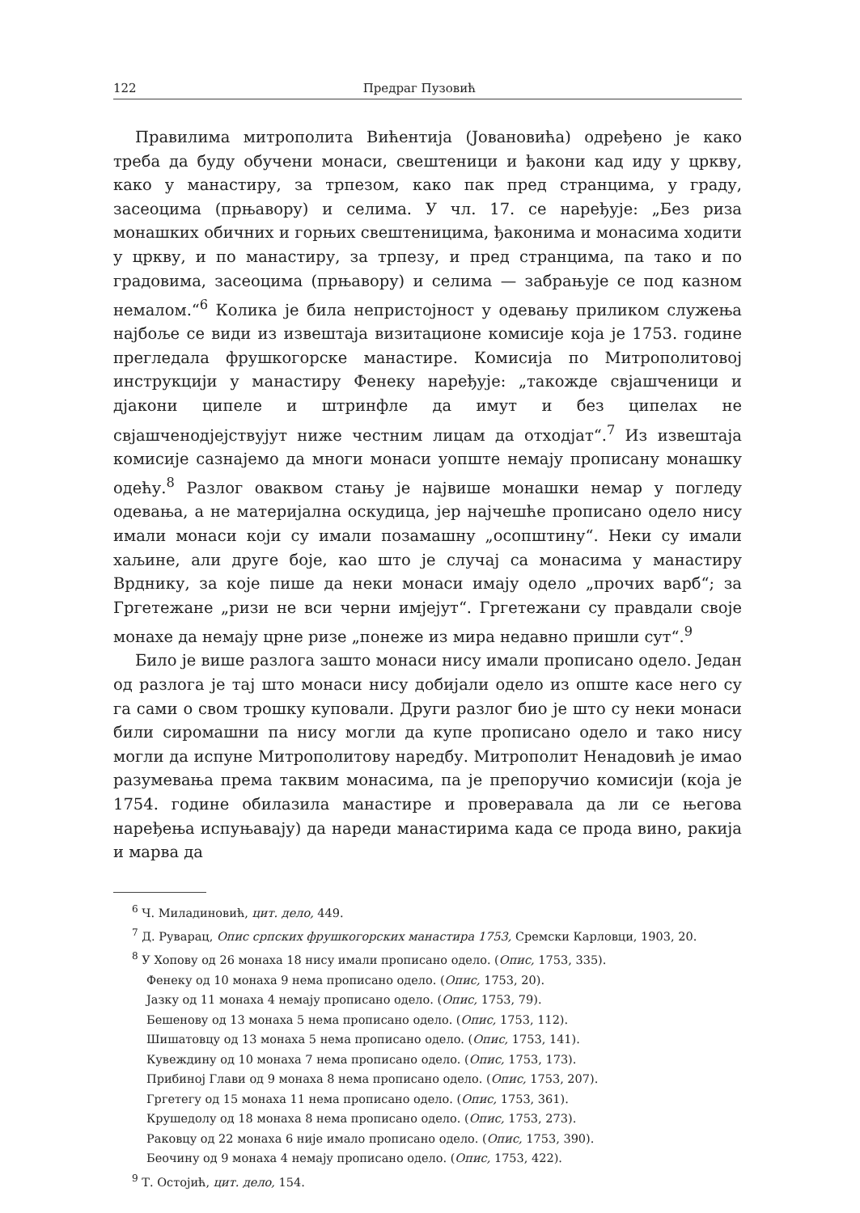122 Предраг Пузовић
Правилима митрополита Вићентија (Јовановића) одређено је како треба да буду обучени монаси, свештеници и ђакони кад иду у цркву, како у манастиру, за трпезом, како пак пред странцима, у граду, засеоцима (прњавору) и селима. У чл. 17. се наређује: „Без риза монашких обичних и горњих свештеницима, ђаконима и монасима ходити у цркву, и по манастиру, за трпезу, и пред странцима, па тако и по градовима, засеоцима (прњавору) и селима — забрањује се под казном немалом.“<sup>6</sup> Колика је била непристојност у одевању приликом служења најбоље се види из извештаја визитационе комисије која је 1753. године прегледала фрушкогорске манастире. Комисија по Митрополитовој инструкцији у манастиру Фенеку наређује: „такожде свјашченици и дјакони ципеле и штринфле да имут и без ципелах не свјашченодјејствујут ниже честним лицам да отходјат“.<sup>7</sup> Из извештаја комисије сазнајемо да многи монаси уопште немају прописану монашку одећу.<sup>8</sup> Разлог оваквом стању је највише монашки немар у погледу одевања, а не материјална оскудица, јер најчешће прописано одело нису имали монаси који су имали позамашну „осопштину“. Неки су имали хаљине, али друге боје, као што је случај са монасима у манастиру Врднику, за које пише да неки монаси имају одело „прочих варб“; за Гргетежане „ризи не вси черни имјејут“. Гргетежани су правдали своје монахе да немају црне ризе „понеже из мира недавно пришли сут“.<sup>9</sup>
Било је више разлога зашто монаси нису имали прописано одело. Један од разлога је тај што монаси нису добијали одело из опште касе него су га сами о свом трошку куповали. Други разлог био је што су неки монаси били сиромашни па нису могли да купе прописано одело и тако нису могли да испуне Митрополитову наредбу. Митрополит Ненадовић је имао разумевања према таквим монасима, па је препоручио комисији (која је 1754. године обилазила манастире и проверавала да ли се његова наређења испуњавају) да нареди манастирима када се прода вино, ракија и марва да
<sup>6</sup> Ч. Миладиновић, цит. дело, 449.
<sup>7</sup> Д. Руварац, Опис српских фрушкогорских манастира 1753, Сремски Карловци, 1903, 20.
<sup>8</sup> У Хопову од 26 монаха 18 нису имали прописано одело. (Опис, 1753, 335).
Фенеку од 10 монаха 9 нема прописано одело. (Опис, 1753, 20).
Јазку од 11 монаха 4 немају прописано одело. (Опис, 1753, 79).
Бешенову од 13 монаха 5 нема прописано одело. (Опис, 1753, 112).
Шишатовцу од 13 монаха 5 нема прописано одело. (Опис, 1753, 141).
Кувеждину од 10 монаха 7 нема прописано одело. (Опис, 1753, 173).
Прибиној Глави од 9 монаха 8 нема прописано одело. (Опис, 1753, 207).
Гргетегу од 15 монаха 11 нема прописано одело. (Опис, 1753, 361).
Крушедолу од 18 монаха 8 нема прописано одело. (Опис, 1753, 273).
Раковцу од 22 монаха 6 није имало прописано одело. (Опис, 1753, 390).
Беочину од 9 монаха 4 немају прописано одело. (Опис, 1753, 422).
<sup>9</sup> Т. Остојић, цит. дело, 154.